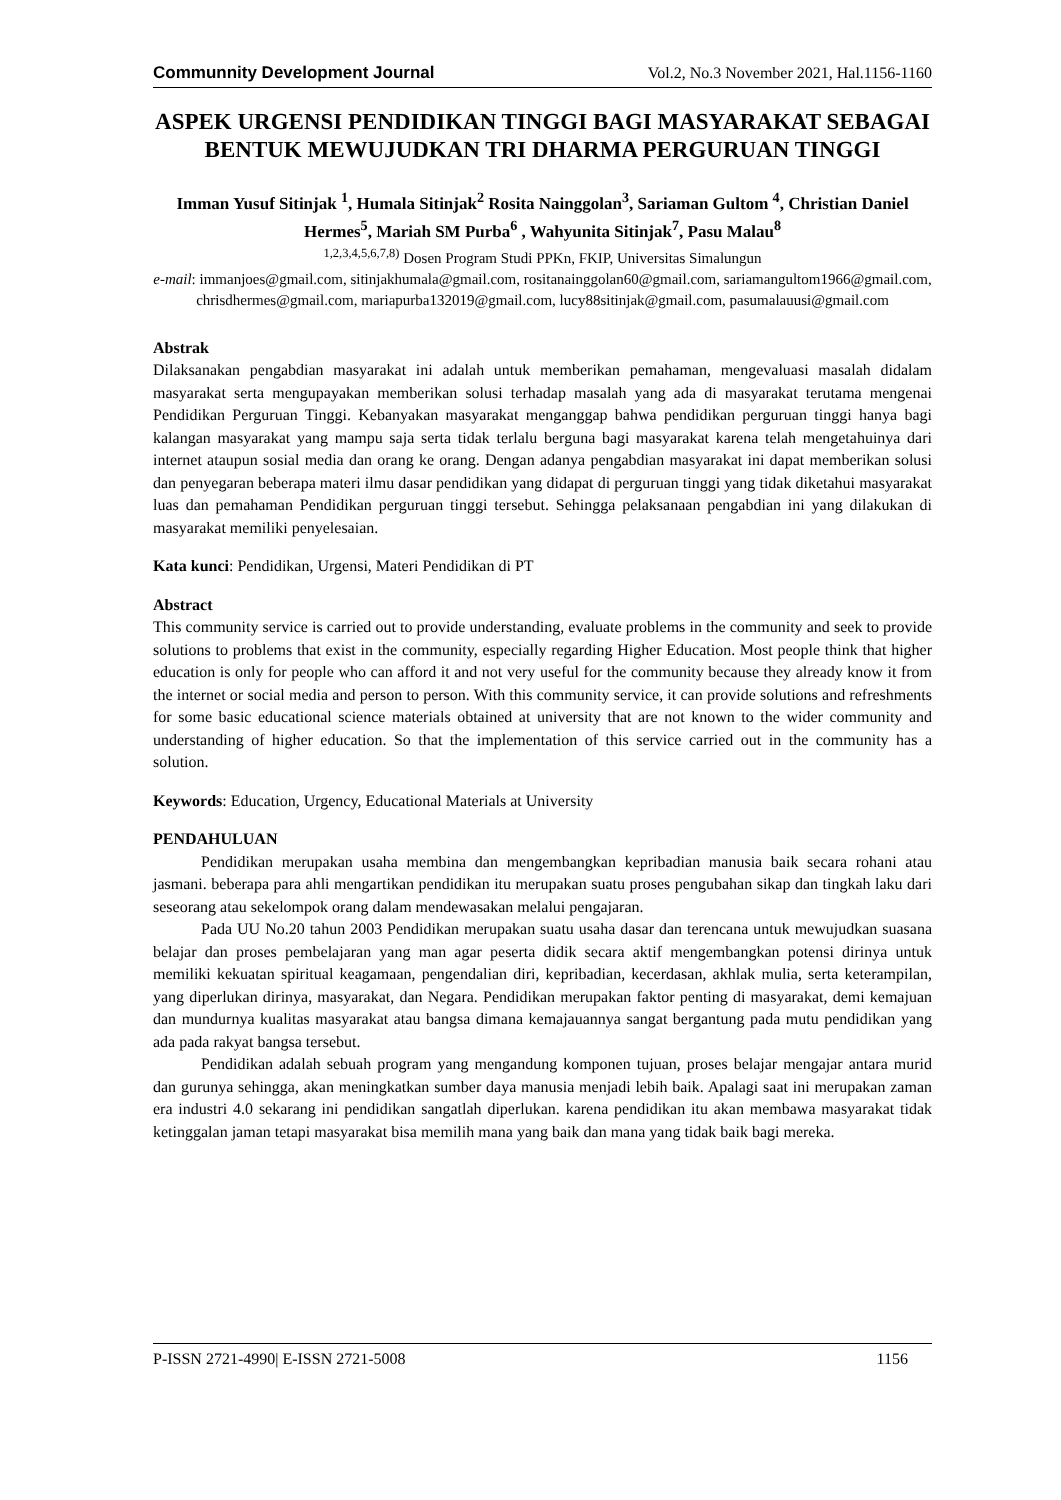Communnity Development Journal Vol.2, No.3 November 2021, Hal.1156-1160
ASPEK URGENSI PENDIDIKAN TINGGI BAGI MASYARAKAT SEBAGAI BENTUK MEWUJUDKAN TRI DHARMA PERGURUAN TINGGI
Imman Yusuf Sitinjak <sup>1</sup>, Humala Sitinjak<sup>2</sup> Rosita Nainggolan<sup>3</sup>, Sariaman Gultom <sup>4</sup>, Christian Daniel Hermes<sup>5</sup>, Mariah SM Purba<sup>6</sup> , Wahyunita Sitinjak<sup>7</sup>, Pasu Malau<sup>8</sup>
<sup>1,2,3,4,5,6,7,8)</sup> Dosen Program Studi PPKn, FKIP, Universitas Simalungun
e-mail: immanjoes@gmail.com, sitinjakhumala@gmail.com, rositanainggolan60@gmail.com, sariamangultom1966@gmail.com, chrisdhermes@gmail.com, mariapurba132019@gmail.com, lucy88sitinjak@gmail.com, pasumalauusi@gmail.com
Abstrak
Dilaksanakan pengabdian masyarakat ini adalah untuk memberikan pemahaman, mengevaluasi masalah didalam masyarakat serta mengupayakan memberikan solusi terhadap masalah yang ada di masyarakat terutama mengenai Pendidikan Perguruan Tinggi. Kebanyakan masyarakat menganggap bahwa pendidikan perguruan tinggi hanya bagi kalangan masyarakat yang mampu saja serta tidak terlalu berguna bagi masyarakat karena telah mengetahuinya dari internet ataupun sosial media dan orang ke orang. Dengan adanya pengabdian masyarakat ini dapat memberikan solusi dan penyegaran beberapa materi ilmu dasar pendidikan yang didapat di perguruan tinggi yang tidak diketahui masyarakat luas dan pemahaman Pendidikan perguruan tinggi tersebut. Sehingga pelaksanaan pengabdian ini yang dilakukan di masyarakat memiliki penyelesaian.
Kata kunci: Pendidikan, Urgensi, Materi Pendidikan di PT
Abstract
This community service is carried out to provide understanding, evaluate problems in the community and seek to provide solutions to problems that exist in the community, especially regarding Higher Education. Most people think that higher education is only for people who can afford it and not very useful for the community because they already know it from the internet or social media and person to person. With this community service, it can provide solutions and refreshments for some basic educational science materials obtained at university that are not known to the wider community and understanding of higher education. So that the implementation of this service carried out in the community has a solution.
Keywords: Education, Urgency, Educational Materials at University
PENDAHULUAN
Pendidikan merupakan usaha membina dan mengembangkan kepribadian manusia baik secara rohani atau jasmani. beberapa para ahli mengartikan pendidikan itu merupakan suatu proses pengubahan sikap dan tingkah laku dari seseorang atau sekelompok orang dalam mendewasakan melalui pengajaran.
Pada UU No.20 tahun 2003 Pendidikan merupakan suatu usaha dasar dan terencana untuk mewujudkan suasana belajar dan proses pembelajaran yang man agar peserta didik secara aktif mengembangkan potensi dirinya untuk memiliki kekuatan spiritual keagamaan, pengendalian diri, kepribadian, kecerdasan, akhlak mulia, serta keterampilan, yang diperlukan dirinya, masyarakat, dan Negara. Pendidikan merupakan faktor penting di masyarakat, demi kemajuan dan mundurnya kualitas masyarakat atau bangsa dimana kemajauannya sangat bergantung pada mutu pendidikan yang ada pada rakyat bangsa tersebut.
Pendidikan adalah sebuah program yang mengandung komponen tujuan, proses belajar mengajar antara murid dan gurunya sehingga, akan meningkatkan sumber daya manusia menjadi lebih baik. Apalagi saat ini merupakan zaman era industri 4.0 sekarang ini pendidikan sangatlah diperlukan. karena pendidikan itu akan membawa masyarakat tidak ketinggalan jaman tetapi masyarakat bisa memilih mana yang baik dan mana yang tidak baik bagi mereka.
P-ISSN 2721-4990| E-ISSN 2721-5008 1156